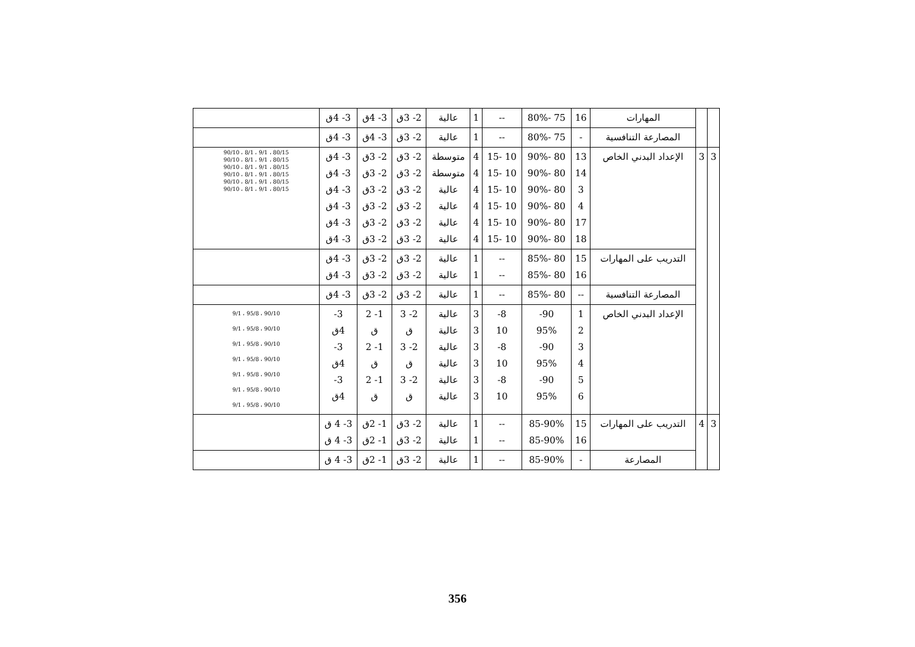| | | المهارات | 16 | 75 -80% | -- | 1 | عالية | 2- 3ق | 3- 4ق | 3- 4ق | |
| | | المصارعة التنافسية | - | 75 -80% | -- | 1 | عالية | 2- 3ق | 3- 4ق | 3- 4ق | |
| 3 | 3 | الإعداد البدني الخاص | 13 14 3 4 17 18 | 80 -90% 80 -90% 80 -90% 80 -90% 80 -90% 80 -90% | 10 -15 10 -15 10 -15 10 -15 10 -15 10 -15 | 4 4 4 4 4 4 | متوسطة متوسطة عالية عالية عالية عالية | 2- 3ق 2- 3ق 2- 3ق 2- 3ق 2- 3ق 2- 3ق | 2- 3ق 2- 3ق 2- 3ق 2- 3ق 2- 3ق 2- 3ق | 3- 4ق 3- 4ق 3- 4ق 3- 4ق 3- 4ق 3- 4ق | 80/15 ، 9/1 ، 8/1 ، 90/10 80/15 ، 9/1 ، 8/1 ، 90/10 80/15 ، 9/1 ، 8/1 ، 90/10 80/15 ، 9/1 ، 8/1 ، 90/10 80/15 ، 9/1 ، 8/1 ، 90/10 80/15 ، 9/1 ، 8/1 ، 90/10 |
| | | التدريب على المهارات | 15 16 | 80 -85% 80 -85% | -- -- | 1 1 | عالية عالية | 2- 3ق 2- 3ق | 2- 3ق 2- 3ق | 3- 4ق 3- 4ق | |
| | | المصارعة التنافسية | -- | 80 -85% | -- | 1 | عالية | 2- 3ق | 2- 3ق | 3- 4ق | |
| | | الإعداد البدني الخاص | 1 2 3 4 5 6 | 90- 95% 90- 95% 90- 95% | 8- 10 8- 10 8- 10 | 3 3 3 3 3 3 | عالية عالية عالية عالية عالية عالية | 2- 3 ق 2- 3 ق 2- 3 ق | 1- 2 ق 1- 2 ق 1- 2 ق | 3- 4ق 3- 4ق 3- 4ق | 90/10 ، 95/8 ، 9/1 90/10 ، 95/8 ، 9/1 90/10 ، 95/8 ، 9/1 90/10 ، 95/8 ، 9/1 90/10 ، 95/8 ، 9/1 90/10 ، 95/8 ، 9/1 90/10 ، 95/8 ، 9/1 |
| 3 | 4 | التدريب على المهارات | 15 16 | 85-90% 85-90% | -- -- | 1 1 | عالية عالية | 2- 3ق 2- 3ق | 1- 2ق 1- 2ق | 3- 4 ق 3- 4 ق | |
| | | المصارعة | - | 85-90% | -- | 1 | عالية | 2- 3ق | 1- 2ق | 3- 4 ق | |
356